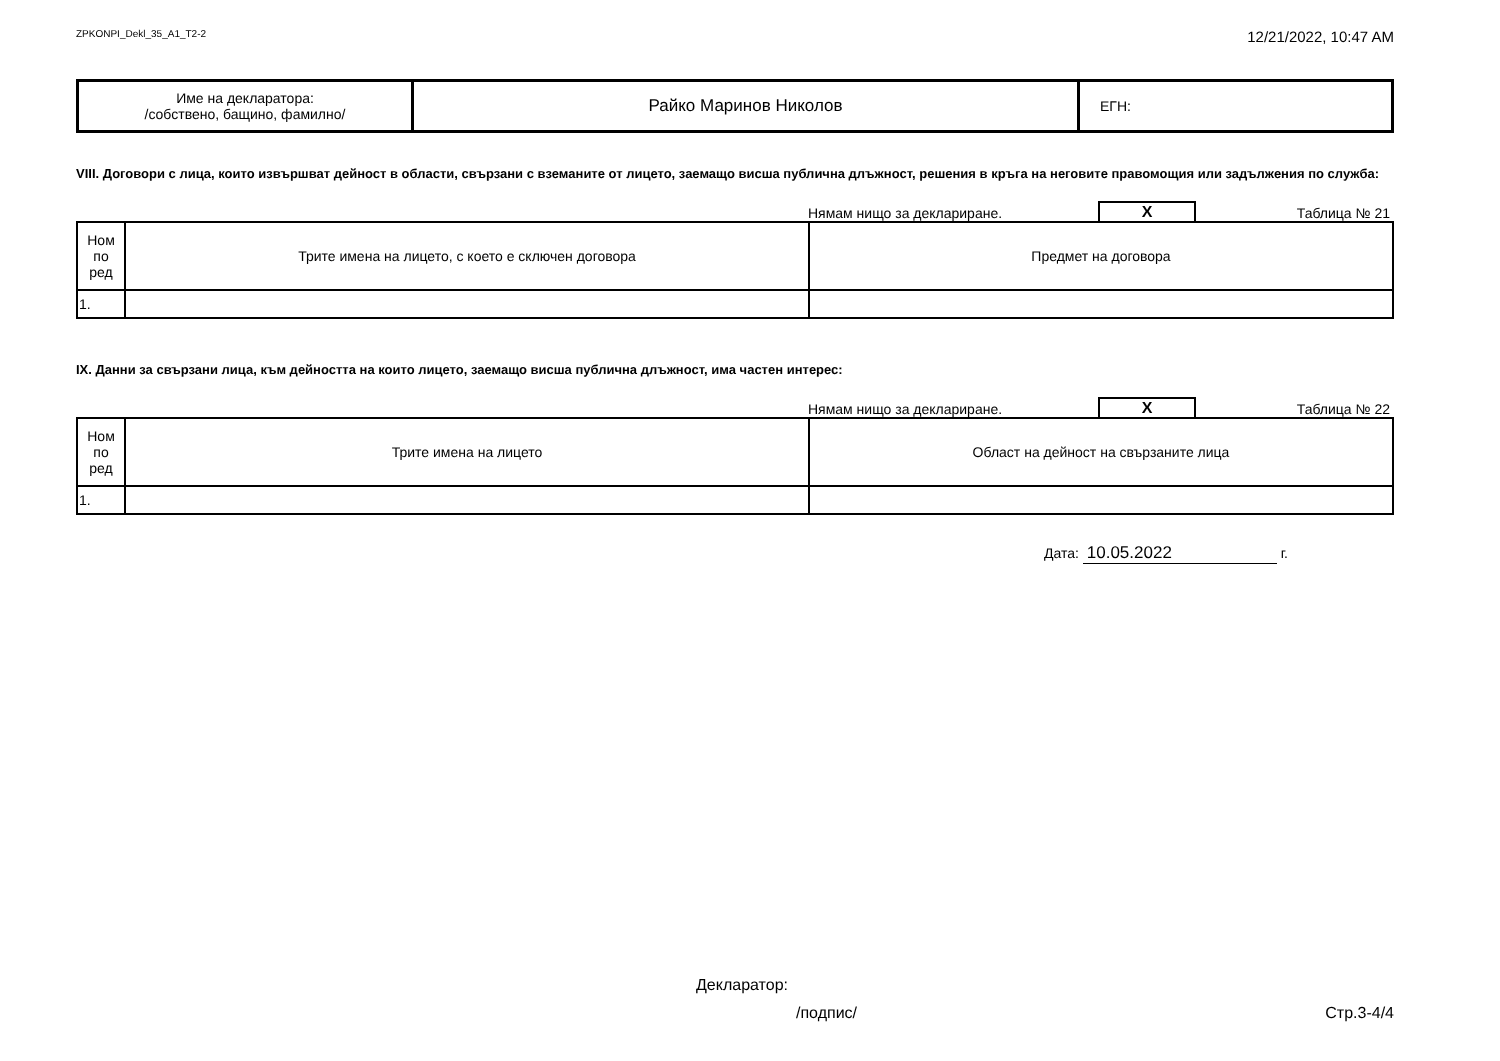ZPKONPI_Dekl_35_A1_T2-2 12/21/2022, 10:47 AM
| Име на декларатора: /собствено, бащино, фамилно/ | Райко Маринов Николов | ЕГН: |
VIII. Договори с лица, които извършват дейност в области, свързани с вземаните от лицето, заемащо висша публична длъжност, решения в кръга на неговите правомощия или задължения по служба:
Нямам нищо за деклариране. X Таблица № 21
| Ном по ред | Трите имена на лицето, с което е сключен договора | Предмет на договора |
| 1. | | |
IX. Данни за свързани лица, към дейността на които лицето, заемащо висша публична длъжност, има частен интерес:
Нямам нищо за деклариране. X Таблица № 22
| Ном по ред | Трите имена на лицето | Област на дейност на свързаните лица |
| 1. | | |
Дата: 10.05.2022 г.
Декларатор:
/подпис/ Стр.3-4/4